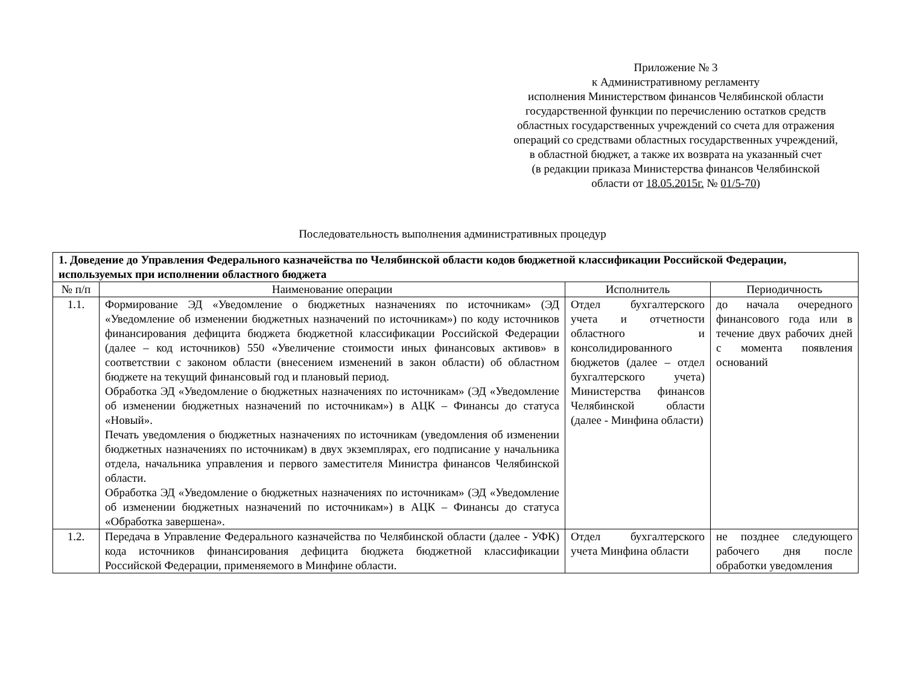Приложение № 3
к Административному регламенту
исполнения Министерством финансов Челябинской области
государственной функции по перечислению остатков средств
областных государственных учреждений со счета для отражения
операций со средствами областных государственных учреждений,
в областной бюджет, а также их возврата на указанный счет
(в редакции приказа Министерства финансов Челябинской
области от 18.05.2015г. № 01/5-70)
Последовательность выполнения административных процедур
| 1. Доведение до Управления Федерального казначейства по Челябинской области кодов бюджетной классификации Российской Федерации, используемых при исполнении областного бюджета | | | |
| № п/п | Наименование операции | Исполнитель | Периодичность |
| 1.1. | Формирование ЭД «Уведомление о бюджетных назначениях по источникам» (ЭД «Уведомление об изменении бюджетных назначений по источникам») по коду источников финансирования дефицита бюджета бюджетной классификации Российской Федерации (далее – код источников) 550 «Увеличение стоимости иных финансовых активов» в соответствии с законом области (внесением изменений в закон области) об областном бюджете на текущий финансовый год и плановый период. Обработка ЭД «Уведомление о бюджетных назначениях по источникам» (ЭД «Уведомление об изменении бюджетных назначений по источникам») в АЦК – Финансы до статуса «Новый». Печать уведомления о бюджетных назначениях по источникам (уведомления об изменении бюджетных назначениях по источникам) в двух экземплярах, его подписание у начальника отдела, начальника управления и первого заместителя Министра финансов Челябинской области. Обработка ЭД «Уведомление о бюджетных назначениях по источникам» (ЭД «Уведомление об изменении бюджетных назначений по источникам») в АЦК – Финансы до статуса «Обработка завершена». | Отдел бухгалтерского учета и отчетности областного и консолидированного бюджетов (далее – отдел бухгалтерского учета) Министерства финансов Челябинской области (далее - Минфина области) | до начала очередного финансового года или в течение двух рабочих дней с момента появления оснований |
| 1.2. | Передача в Управление Федерального казначейства по Челябинской области (далее - УФК) кода источников финансирования дефицита бюджета бюджетной классификации Российской Федерации, применяемого в Минфине области. | Отдел бухгалтерского учета Минфина области | не позднее следующего рабочего дня после обработки уведомления |